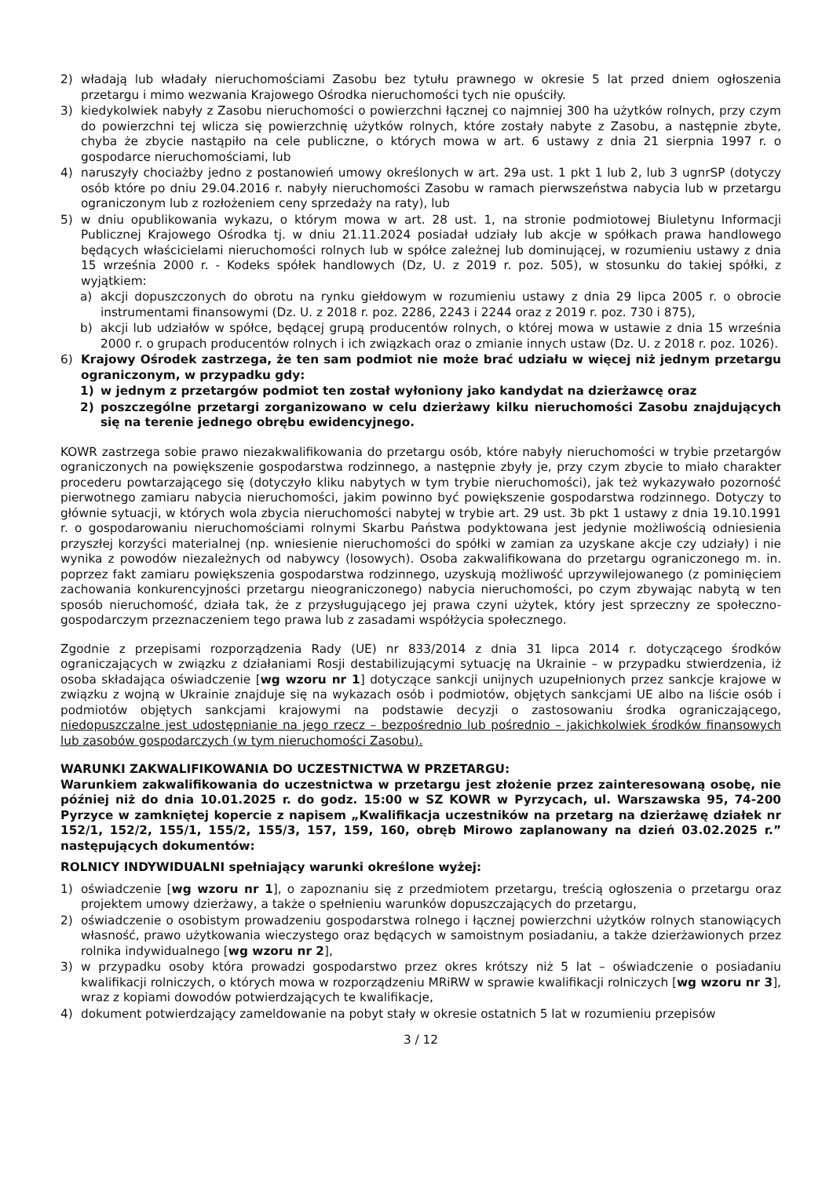2) władają lub władały nieruchomościami Zasobu bez tytułu prawnego w okresie 5 lat przed dniem ogłoszenia przetargu i mimo wezwania Krajowego Ośrodka nieruchomości tych nie opuściły.
3) kiedykolwiek nabyły z Zasobu nieruchomości o powierzchni łącznej co najmniej 300 ha użytków rolnych, przy czym do powierzchni tej wlicza się powierzchnię użytków rolnych, które zostały nabyte z Zasobu, a następnie zbyte, chyba że zbycie nastąpiło na cele publiczne, o których mowa w art. 6 ustawy z dnia 21 sierpnia 1997 r. o gospodarce nieruchomościami, lub
4) naruszyły chociażby jedno z postanowień umowy określonych w art. 29a ust. 1 pkt 1 lub 2, lub 3 ugnrSP (dotyczy osób które po dniu 29.04.2016 r. nabyły nieruchomości Zasobu w ramach pierwszeństwa nabycia lub w przetargu ograniczonym lub z rozłożeniem ceny sprzedaży na raty), lub
5) w dniu opublikowania wykazu, o którym mowa w art. 28 ust. 1, na stronie podmiotowej Biuletynu Informacji Publicznej Krajowego Ośrodka tj. w dniu 21.11.2024 posiadał udziały lub akcje w spółkach prawa handlowego będących właścicielami nieruchomości rolnych lub w spółce zależnej lub dominującej, w rozumieniu ustawy z dnia 15 września 2000 r. - Kodeks spółek handlowych (Dz, U. z 2019 r. poz. 505), w stosunku do takiej spółki, z wyjątkiem:
a) akcji dopuszczonych do obrotu na rynku giełdowym w rozumieniu ustawy z dnia 29 lipca 2005 r. o obrocie instrumentami finansowymi (Dz. U. z 2018 r. poz. 2286, 2243 i 2244 oraz z 2019 r. poz. 730 i 875),
b) akcji lub udziałów w spółce, będącej grupą producentów rolnych, o której mowa w ustawie z dnia 15 września 2000 r. o grupach producentów rolnych i ich związkach oraz o zmianie innych ustaw (Dz. U. z 2018 r. poz. 1026).
6) Krajowy Ośrodek zastrzega, że ten sam podmiot nie może brać udziału w więcej niż jednym przetargu ograniczonym, w przypadku gdy:
1) w jednym z przetargów podmiot ten został wyłoniony jako kandydat na dzierżawcę oraz
2) poszczególne przetargi zorganizowano w celu dzierżawy kilku nieruchomości Zasobu znajdujących się na terenie jednego obrębu ewidencyjnego.
KOWR zastrzega sobie prawo niezakwalifikowania do przetargu osób, które nabyły nieruchomości w trybie przetargów ograniczonych na powiększenie gospodarstwa rodzinnego, a następnie zbyły je, przy czym zbycie to miało charakter procederu powtarzającego się (dotyczyło kliku nabytych w tym trybie nieruchomości), jak też wykazywało pozorność pierwotnego zamiaru nabycia nieruchomości, jakim powinno być powiększenie gospodarstwa rodzinnego. Dotyczy to głównie sytuacji, w których wola zbycia nieruchomości nabytej w trybie art. 29 ust. 3b pkt 1 ustawy z dnia 19.10.1991 r. o gospodarowaniu nieruchomościami rolnymi Skarbu Państwa podyktowana jest jedynie możliwością odniesienia przyszłej korzyści materialnej (np. wniesienie nieruchomości do spółki w zamian za uzyskane akcje czy udziały) i nie wynika z powodów niezależnych od nabywcy (losowych). Osoba zakwalifikowana do przetargu ograniczonego m. in. poprzez fakt zamiaru powiększenia gospodarstwa rodzinnego, uzyskują możliwość uprzywilejowanego (z pominięciem zachowania konkurencyjności przetargu nieograniczonego) nabycia nieruchomości, po czym zbywając nabytą w ten sposób nieruchomość, działa tak, że z przysługującego jej prawa czyni użytek, który jest sprzeczny ze społeczno-gospodarczym przeznaczeniem tego prawa lub z zasadami współżycia społecznego.
Zgodnie z przepisami rozporządzenia Rady (UE) nr 833/2014 z dnia 31 lipca 2014 r. dotyczącego środków ograniczających w związku z działaniami Rosji destabilizującymi sytuację na Ukrainie – w przypadku stwierdzenia, iż osoba składająca oświadczenie [wg wzoru nr 1] dotyczące sankcji unijnych uzupełnionych przez sankcje krajowe w związku z wojną w Ukrainie znajduje się na wykazach osób i podmiotów, objętych sankcjami UE albo na liście osób i podmiotów objętych sankcjami krajowymi na podstawie decyzji o zastosowaniu środka ograniczającego, niedopuszczalne jest udostępnianie na jego rzecz – bezpośrednio lub pośrednio – jakichkolwiek środków finansowych lub zasobów gospodarczych (w tym nieruchomości Zasobu).
WARUNKI ZAKWALIFIKOWANIA DO UCZESTNICTWA W PRZETARGU:
Warunkiem zakwalifikowania do uczestnictwa w przetargu jest złożenie przez zainteresowaną osobę, nie później niż do dnia 10.01.2025 r. do godz. 15:00 w SZ KOWR w Pyrzycach, ul. Warszawska 95, 74-200 Pyrzyce w zamkniętej kopercie z napisem „Kwalifikacja uczestników na przetarg na dzierżawę działek nr 152/1, 152/2, 155/1, 155/2, 155/3, 157, 159, 160, obręb Mirowo zaplanowany na dzień 03.02.2025 r.” następujących dokumentów:
ROLNICY INDYWIDUALNI spełniający warunki określone wyżej:
1) oświadczenie [wg wzoru nr 1], o zapoznaniu się z przedmiotem przetargu, treścią ogłoszenia o przetargu oraz projektem umowy dzierżawy, a także o spełnieniu warunków dopuszczających do przetargu,
2) oświadczenie o osobistym prowadzeniu gospodarstwa rolnego i łącznej powierzchni użytków rolnych stanowiących własność, prawo użytkowania wieczystego oraz będących w samoistnym posiadaniu, a także dzierżawionych przez rolnika indywidualnego [wg wzoru nr 2],
3) w przypadku osoby która prowadzi gospodarstwo przez okres krótszy niż 5 lat – oświadczenie o posiadaniu kwalifikacji rolniczych, o których mowa w rozporządzeniu MRiRW w sprawie kwalifikacji rolniczych [wg wzoru nr 3], wraz z kopiami dowodów potwierdzających te kwalifikacje,
4) dokument potwierdzający zameldowanie na pobyt stały w okresie ostatnich 5 lat w rozumieniu przepisów
3 / 12